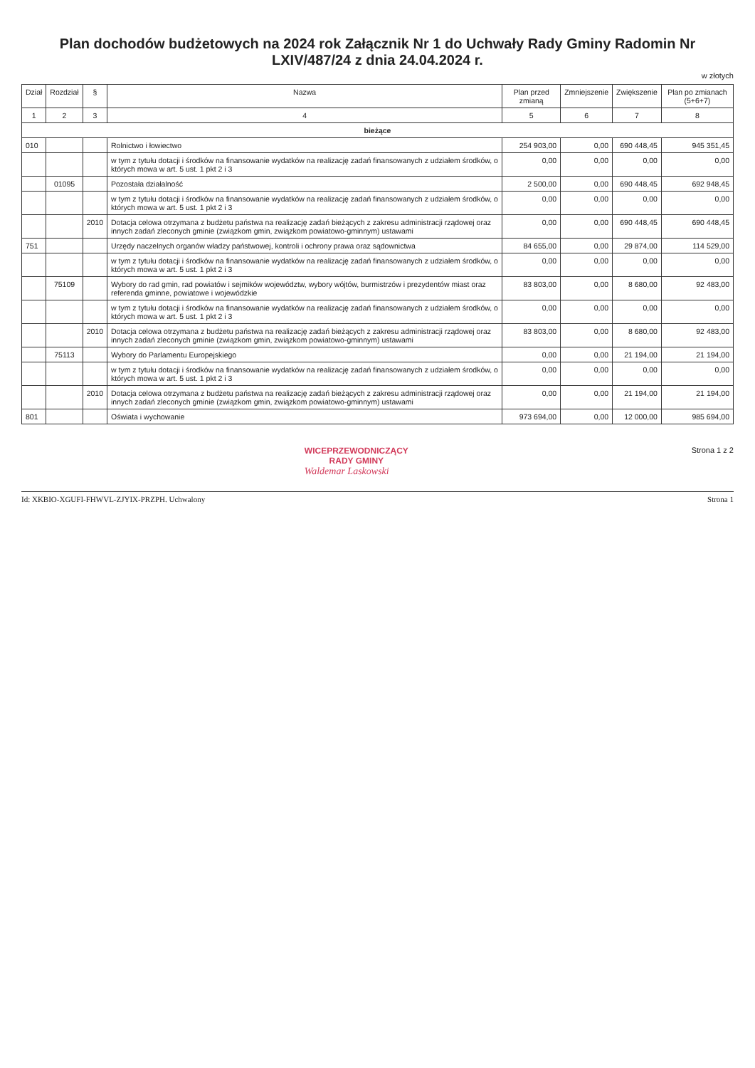Plan dochodów budżetowych na 2024 rok Załącznik Nr 1 do Uchwały Rady Gminy Radomin Nr LXIV/487/24 z dnia 24.04.2024 r.
w złotych
| Dział | Rozdział | § | Nazwa | Plan przed zmianą | Zmniejszenie | Zwiększenie | Plan po zmianach (5+6+7) |
| --- | --- | --- | --- | --- | --- | --- | --- |
| 1 | 2 | 3 | 4 | 5 | 6 | 7 | 8 |
| bieżące | | | | | | | |
| 010 | | | Rolnictwo i łowiectwo | 254 903,00 | 0,00 | 690 448,45 | 945 351,45 |
| | | | w tym z tytułu dotacji i środków na finansowanie wydatków na realizację zadań finansowanych z udziałem środków, o których mowa w art. 5 ust. 1 pkt 2 i 3 | 0,00 | 0,00 | 0,00 | 0,00 |
| | 01095 | | Pozostała działalność | 2 500,00 | 0,00 | 690 448,45 | 692 948,45 |
| | | | w tym z tytułu dotacji i środków na finansowanie wydatków na realizację zadań finansowanych z udziałem środków, o których mowa w art. 5 ust. 1 pkt 2 i 3 | 0,00 | 0,00 | 0,00 | 0,00 |
| | | 2010 | Dotacja celowa otrzymana z budżetu państwa na realizację zadań bieżących z zakresu administracji rządowej oraz innych zadań zleconych gminie (związkom gmin, związkom powiatowo-gminnym) ustawami | 0,00 | 0,00 | 690 448,45 | 690 448,45 |
| 751 | | | Urzędy naczelnych organów władzy państwowej, kontroli i ochrony prawa oraz sądownictwa | 84 655,00 | 0,00 | 29 874,00 | 114 529,00 |
| | | | w tym z tytułu dotacji i środków na finansowanie wydatków na realizację zadań finansowanych z udziałem środków, o których mowa w art. 5 ust. 1 pkt 2 i 3 | 0,00 | 0,00 | 0,00 | 0,00 |
| | 75109 | | Wybory do rad gmin, rad powiatów i sejmików województw, wybory wójtów, burmistrzów i prezydentów miast oraz referenda gminne, powiatowe i wojewódzkie | 83 803,00 | 0,00 | 8 680,00 | 92 483,00 |
| | | | w tym z tytułu dotacji i środków na finansowanie wydatków na realizację zadań finansowanych z udziałem środków, o których mowa w art. 5 ust. 1 pkt 2 i 3 | 0,00 | 0,00 | 0,00 | 0,00 |
| | | 2010 | Dotacja celowa otrzymana z budżetu państwa na realizację zadań bieżących z zakresu administracji rządowej oraz innych zadań zleconych gminie (związkom gmin, związkom powiatowo-gminnym) ustawami | 83 803,00 | 0,00 | 8 680,00 | 92 483,00 |
| | 75113 | | Wybory do Parlamentu Europejskiego | 0,00 | 0,00 | 21 194,00 | 21 194,00 |
| | | | w tym z tytułu dotacji i środków na finansowanie wydatków na realizację zadań finansowanych z udziałem środków, o których mowa w art. 5 ust. 1 pkt 2 i 3 | 0,00 | 0,00 | 0,00 | 0,00 |
| | | 2010 | Dotacja celowa otrzymana z budżetu państwa na realizację zadań bieżących z zakresu administracji rządowej oraz innych zadań zleconych gminie (związkom gmin, związkom powiatowo-gminnym) ustawami | 0,00 | 0,00 | 21 194,00 | 21 194,00 |
| 801 | | | Oświata i wychowanie | 973 694,00 | 0,00 | 12 000,00 | 985 694,00 |
WICEPRZEWODNICZĄCY
RADY GMINY
Waldemar Laskowski
Strona 1 z 2
Id: XKBIO-XGUFI-FHWVL-ZJYIX-PRZPH. Uchwalony Strona 1